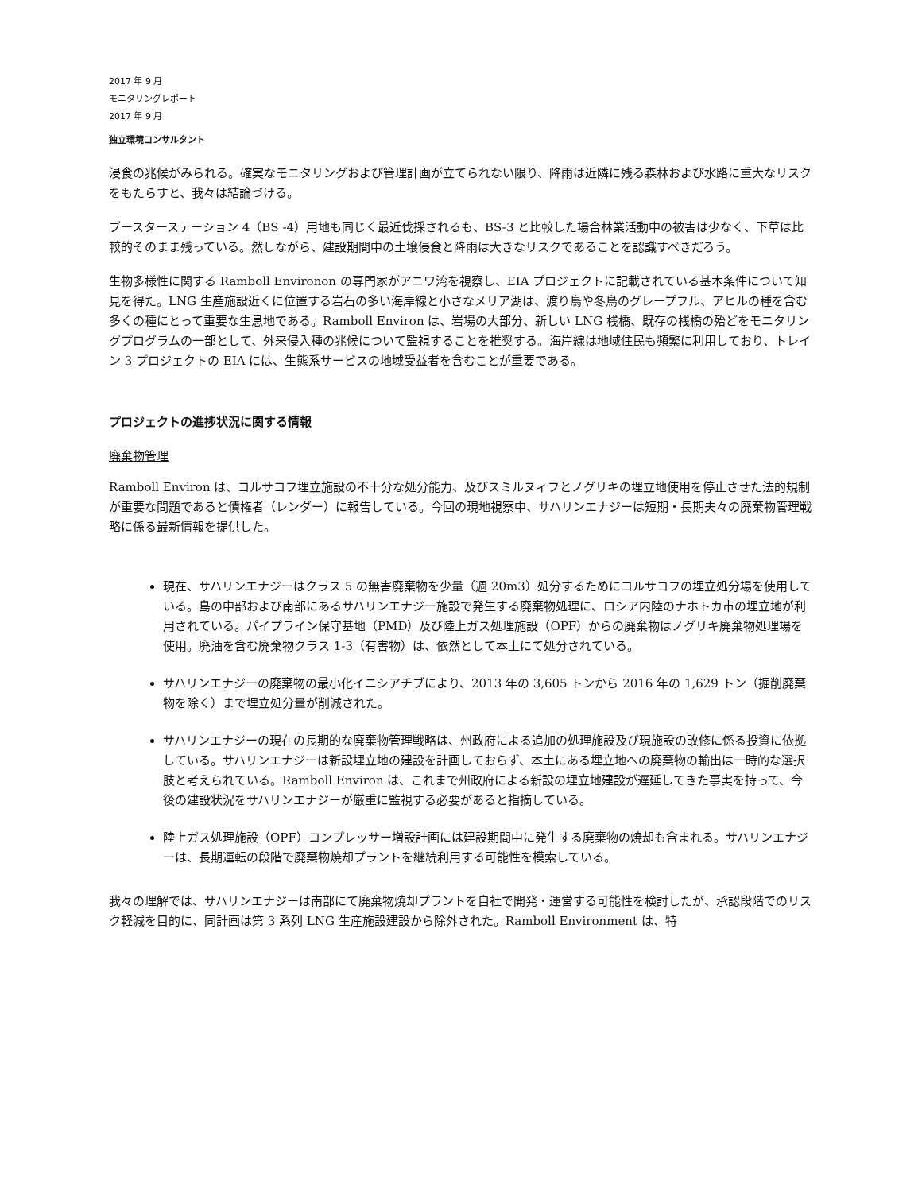2017 年 9 月
モニタリングレポート
2017 年 9 月
独立環境コンサルタント
浸食の兆候がみられる。確実なモニタリングおよび管理計画が立てられない限り、降雨は近隣に残る森林および水路に重大なリスクをもたらすと、我々は結論づける。
ブースターステーション 4（BS -4）用地も同じく最近伐採されるも、BS-3 と比較した場合林業活動中の被害は少なく、下草は比較的そのまま残っている。然しながら、建設期間中の土壌侵食と降雨は大きなリスクであることを認識すべきだろう。
生物多様性に関する Ramboll Environon の専門家がアニワ湾を視察し、EIA プロジェクトに記載されている基本条件について知見を得た。LNG 生産施設近くに位置する岩石の多い海岸線と小さなメリア湖は、渡り鳥や冬鳥のグレープフル、アヒルの種を含む多くの種にとって重要な生息地である。Ramboll Environ は、岩場の大部分、新しい LNG 桟橋、既存の桟橋の殆どをモニタリングプログラムの一部として、外来侵入種の兆候について監視することを推奨する。海岸線は地域住民も頻繁に利用しており、トレイン 3 プロジェクトの EIA には、生態系サービスの地域受益者を含むことが重要である。
プロジェクトの進捗状況に関する情報
廃棄物管理
Ramboll Environ は、コルサコフ埋立施設の不十分な処分能力、及びスミルヌィフとノグリキの埋立地使用を停止させた法的規制が重要な問題であると債権者（レンダー）に報告している。今回の現地視察中、サハリンエナジーは短期・長期夫々の廃棄物管理戦略に係る最新情報を提供した。
現在、サハリンエナジーはクラス 5 の無害廃棄物を少量（週 20m3）処分するためにコルサコフの埋立処分場を使用している。島の中部および南部にあるサハリンエナジー施設で発生する廃棄物処理に、ロシア内陸のナホトカ市の埋立地が利用されている。パイプライン保守基地（PMD）及び陸上ガス処理施設（OPF）からの廃棄物はノグリキ廃棄物処理場を使用。廃油を含む廃棄物クラス 1-3（有害物）は、依然として本土にて処分されている。
サハリンエナジーの廃棄物の最小化イニシアチブにより、2013 年の 3,605 トンから 2016 年の 1,629 トン（掘削廃棄物を除く）まで埋立処分量が削減された。
サハリンエナジーの現在の長期的な廃棄物管理戦略は、州政府による追加の処理施設及び現施設の改修に係る投資に依拠している。サハリンエナジーは新設埋立地の建設を計画しておらず、本土にある埋立地への廃棄物の輸出は一時的な選択肢と考えられている。Ramboll Environ は、これまで州政府による新設の埋立地建設が遅延してきた事実を持って、今後の建設状況をサハリンエナジーが厳重に監視する必要があると指摘している。
陸上ガス処理施設（OPF）コンプレッサー増設計画には建設期間中に発生する廃棄物の焼却も含まれる。サハリンエナジーは、長期運転の段階で廃棄物焼却プラントを継続利用する可能性を模索している。
我々の理解では、サハリンエナジーは南部にて廃棄物焼却プラントを自社で開発・運営する可能性を検討したが、承認段階でのリスク軽減を目的に、同計画は第 3 系列 LNG 生産施設建設から除外された。Ramboll Environment は、特